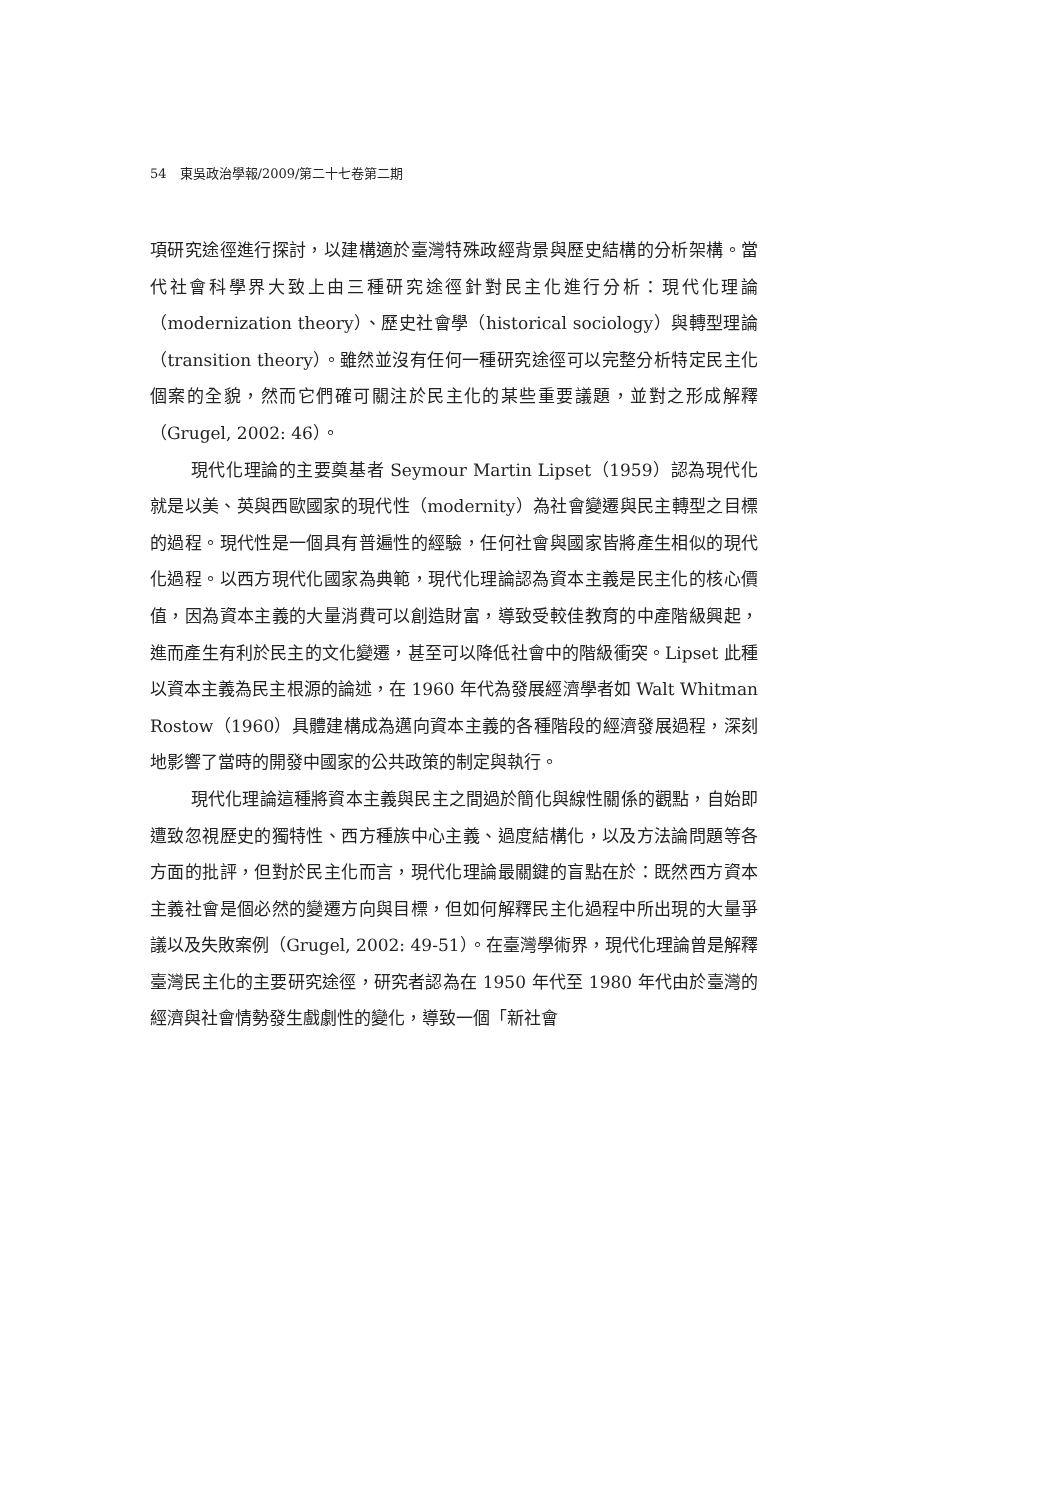54　東吳政治學報/2009/第二十七卷第二期
項研究途徑進行探討，以建構適於臺灣特殊政經背景與歷史結構的分析架構。當代社會科學界大致上由三種研究途徑針對民主化進行分析：現代化理論（modernization theory）、歷史社會學（historical sociology）與轉型理論（transition theory）。雖然並沒有任何一種研究途徑可以完整分析特定民主化個案的全貌，然而它們確可關注於民主化的某些重要議題，並對之形成解釋（Grugel, 2002: 46）。
現代化理論的主要奠基者 Seymour Martin Lipset（1959）認為現代化就是以美、英與西歐國家的現代性（modernity）為社會變遷與民主轉型之目標的過程。現代性是一個具有普遍性的經驗，任何社會與國家皆將產生相似的現代化過程。以西方現代化國家為典範，現代化理論認為資本主義是民主化的核心價值，因為資本主義的大量消費可以創造財富，導致受較佳教育的中產階級興起，進而產生有利於民主的文化變遷，甚至可以降低社會中的階級衝突。Lipset 此種以資本主義為民主根源的論述，在 1960 年代為發展經濟學者如 Walt Whitman Rostow（1960）具體建構成為邁向資本主義的各種階段的經濟發展過程，深刻地影響了當時的開發中國家的公共政策的制定與執行。
現代化理論這種將資本主義與民主之間過於簡化與線性關係的觀點，自始即遭致忽視歷史的獨特性、西方種族中心主義、過度結構化，以及方法論問題等各方面的批評，但對於民主化而言，現代化理論最關鍵的盲點在於：既然西方資本主義社會是個必然的變遷方向與目標，但如何解釋民主化過程中所出現的大量爭議以及失敗案例（Grugel, 2002: 49-51）。在臺灣學術界，現代化理論曾是解釋臺灣民主化的主要研究途徑，研究者認為在 1950 年代至 1980 年代由於臺灣的經濟與社會情勢發生戲劇性的變化，導致一個「新社會